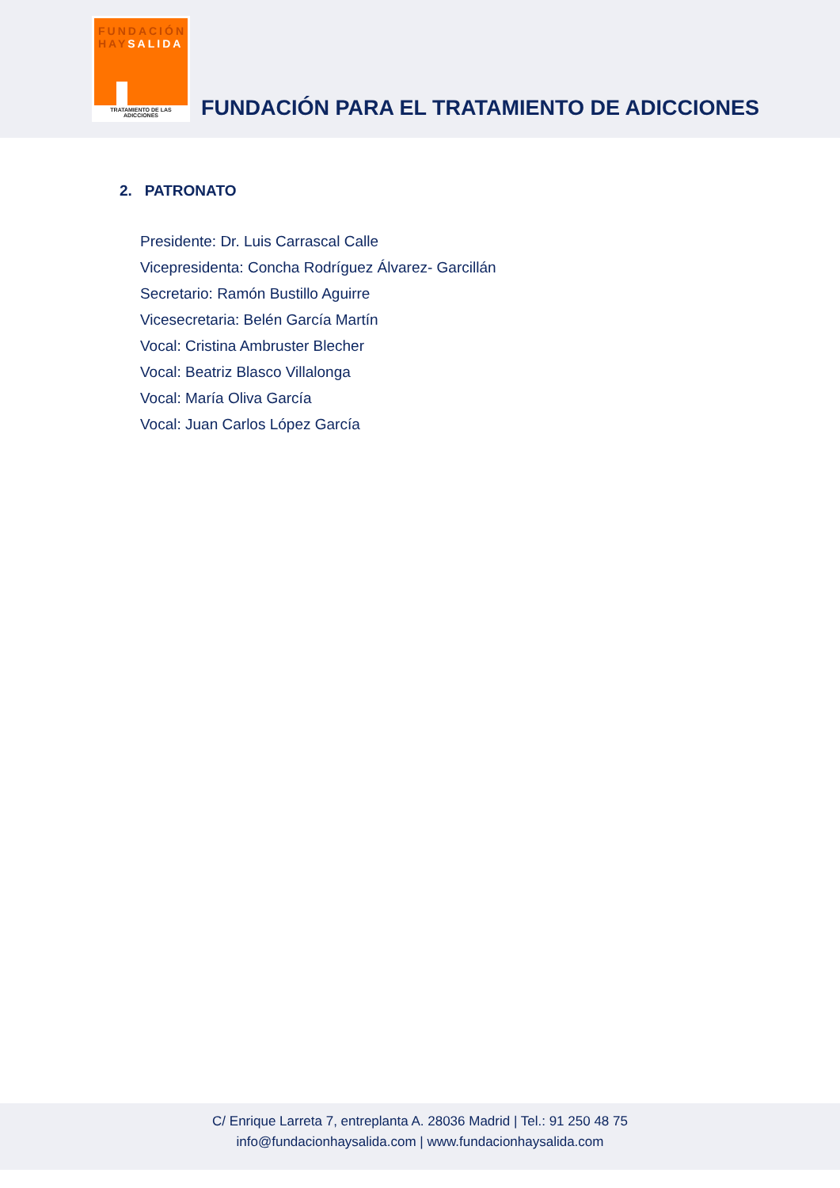FUNDACIÓN
HAYSALIDA
TRATAMIENTO DE LAS ADICCIONES
FUNDACIÓN PARA EL TRATAMIENTO DE ADICCIONES
2. PATRONATO
Presidente: Dr. Luis Carrascal Calle
Vicepresidenta: Concha Rodríguez Álvarez- Garcillán
Secretario: Ramón Bustillo Aguirre
Vicesecretaria: Belén García Martín
Vocal: Cristina Ambruster Blecher
Vocal: Beatriz Blasco Villalonga
Vocal: María Oliva García
Vocal: Juan Carlos López García
C/ Enrique Larreta 7, entreplanta A. 28036 Madrid | Tel.: 91 250 48 75
info@fundacionhaysalida.com | www.fundacionhaysalida.com